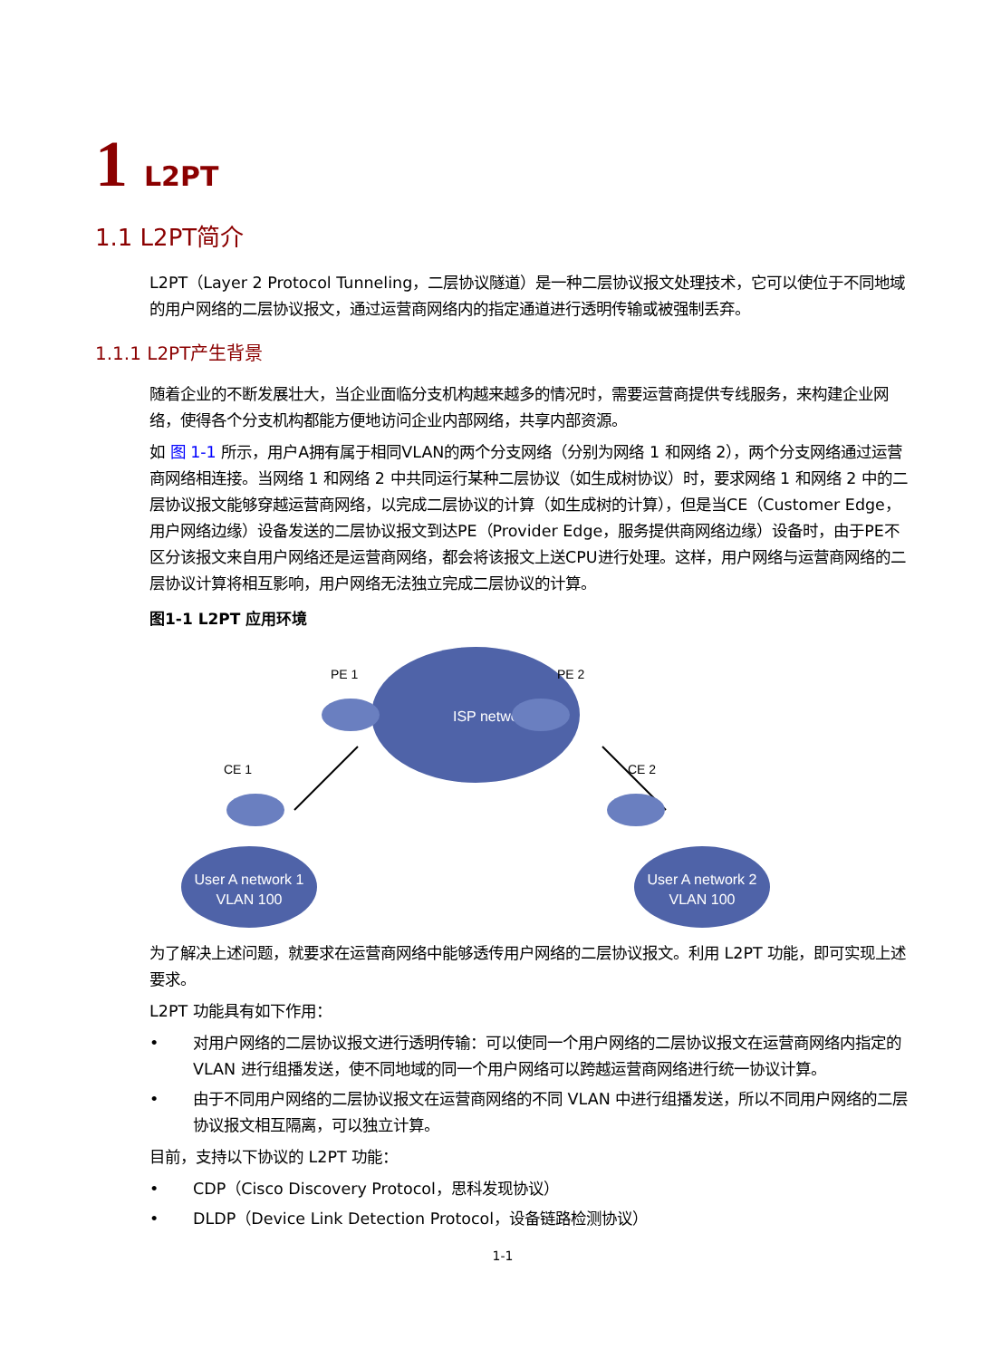1 L2PT
1.1 L2PT简介
L2PT（Layer 2 Protocol Tunneling，二层协议隧道）是一种二层协议报文处理技术，它可以使位于不同地域的用户网络的二层协议报文，通过运营商网络内的指定通道进行透明传输或被强制丢弃。
1.1.1 L2PT产生背景
随着企业的不断发展壮大，当企业面临分支机构越来越多的情况时，需要运营商提供专线服务，来构建企业网络，使得各个分支机构都能方便地访问企业内部网络，共享内部资源。
如 图 1-1 所示，用户A拥有属于相同VLAN的两个分支网络（分别为网络 1 和网络 2），两个分支网络通过运营商网络相连接。当网络 1 和网络 2 中共同运行某种二层协议（如生成树协议）时，要求网络 1 和网络 2 中的二层协议报文能够穿越运营商网络，以完成二层协议的计算（如生成树的计算），但是当CE（Customer Edge，用户网络边缘）设备发送的二层协议报文到达PE（Provider Edge，服务提供商网络边缘）设备时，由于PE不区分该报文来自用户网络还是运营商网络，都会将该报文上送CPU进行处理。这样，用户网络与运营商网络的二层协议计算将相互影响，用户网络无法独立完成二层协议的计算。
图1-1 L2PT 应用环境
ISP network
User A network 1
VLAN 100
User A network 2
VLAN 100
PE 1
PE 2
CE 1
CE 2
为了解决上述问题，就要求在运营商网络中能够透传用户网络的二层协议报文。利用 L2PT 功能，即可实现上述要求。
L2PT 功能具有如下作用：
• 对用户网络的二层协议报文进行透明传输：可以使同一个用户网络的二层协议报文在运营商网络内指定的 VLAN 进行组播发送，使不同地域的同一个用户网络可以跨越运营商网络进行统一协议计算。
• 由于不同用户网络的二层协议报文在运营商网络的不同 VLAN 中进行组播发送，所以不同用户网络的二层协议报文相互隔离，可以独立计算。
目前，支持以下协议的 L2PT 功能：
• CDP（Cisco Discovery Protocol，思科发现协议）
• DLDP（Device Link Detection Protocol，设备链路检测协议）
1-1